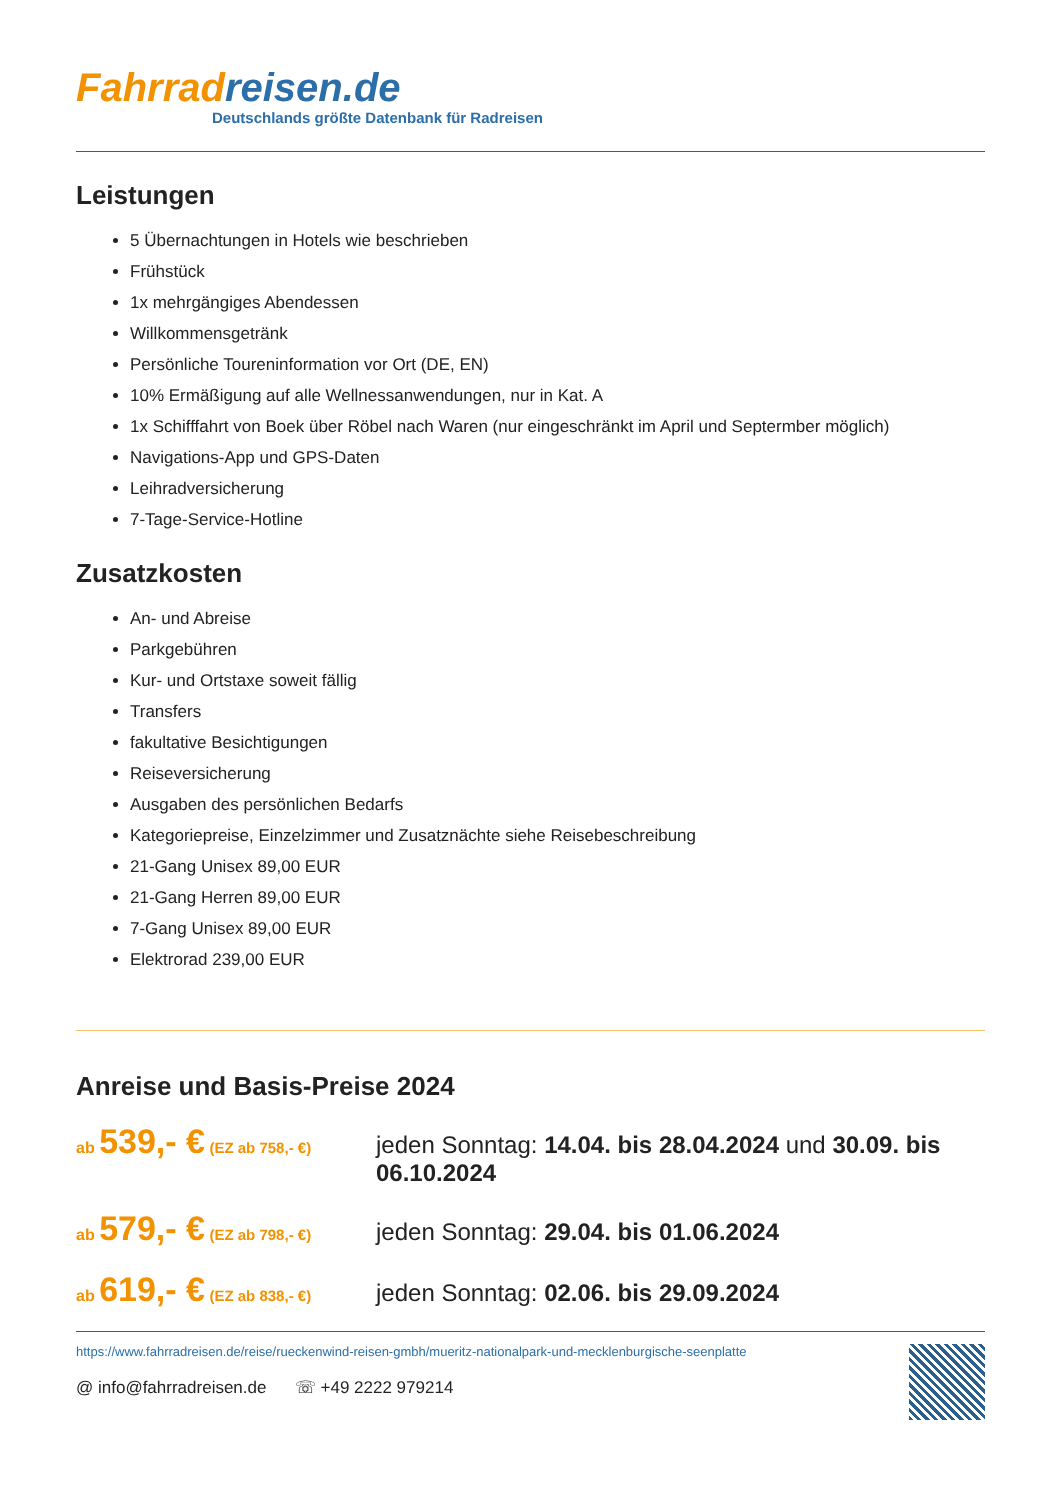Fahrrad reisen.de
Deutschlands größte Datenbank für Radreisen
Leistungen
5 Übernachtungen in Hotels wie beschrieben
Frühstück
1x mehrgängiges Abendessen
Willkommensgetränk
Persönliche Toureninformation vor Ort (DE, EN)
10% Ermäßigung auf alle Wellnessanwendungen, nur in Kat. A
1x Schifffahrt von Boek über Röbel nach Waren (nur eingeschränkt im April und Septermber möglich)
Navigations-App und GPS-Daten
Leihradversicherung
7-Tage-Service-Hotline
Zusatzkosten
An- und Abreise
Parkgebühren
Kur- und Ortstaxe soweit fällig
Transfers
fakultative Besichtigungen
Reiseversicherung
Ausgaben des persönlichen Bedarfs
Kategoriepreise, Einzelzimmer und Zusatznächte siehe Reisebeschreibung
21-Gang Unisex 89,00 EUR
21-Gang Herren 89,00 EUR
7-Gang Unisex 89,00 EUR
Elektrorad 239,00 EUR
Anreise und Basis-Preise 2024
ab 539,- € (EZ ab 758,- €)
jeden Sonntag: 14.04. bis 28.04.2024 und 30.09. bis 06.10.2024
ab 579,- € (EZ ab 798,- €)
jeden Sonntag: 29.04. bis 01.06.2024
ab 619,- € (EZ ab 838,- €)
jeden Sonntag: 02.06. bis 29.09.2024
https://www.fahrradreisen.de/reise/rueckenwind-reisen-gmbh/mueritz-nationalpark-und-mecklenburgische-seenplatte
@ info@fahrradreisen.de ☏ +49 2222 979214